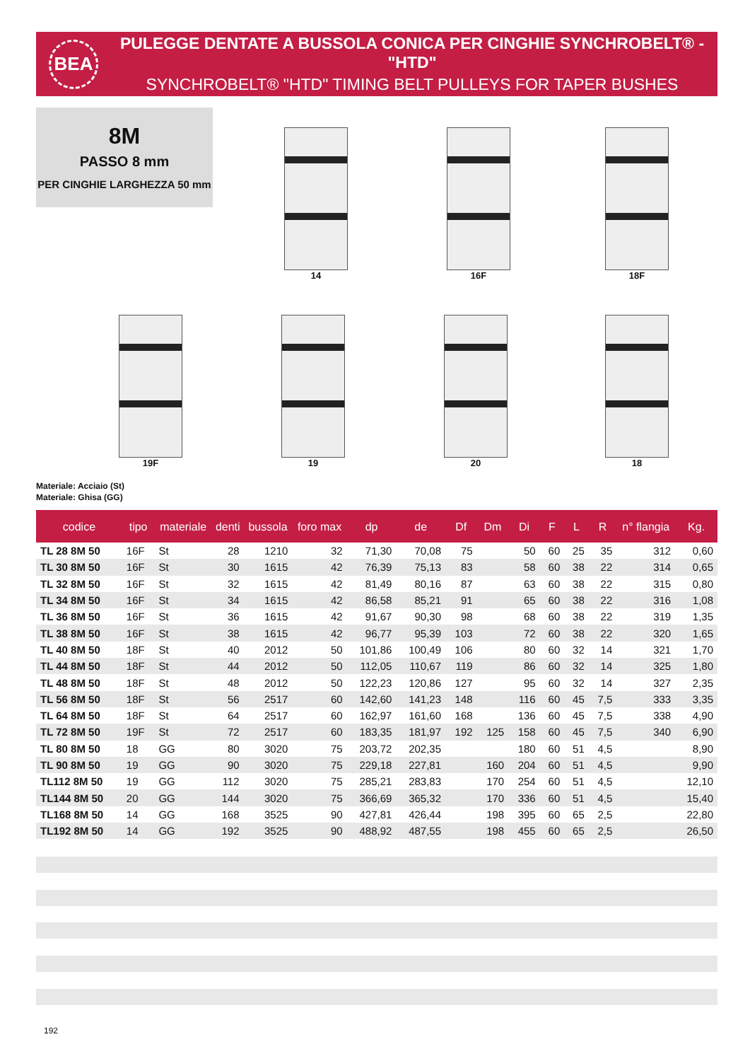BEA
PULEGGE DENTATE A BUSSOLA CONICA PER CINGHIE SYNCHROBELT® - "HTD"
SYNCHROBELT® "HTD" TIMING BELT PULLEYS FOR TAPER BUSHES
8M
PASSO 8 mm
PER CINGHIE LARGHEZZA 50 mm
14 16F 18F
19F 19 20 18
Materiale: Acciaio (St)
Materiale: Ghisa (GG)
| codice | tipo | materiale | denti | bussola | foro max | dp | de | Df | Dm | Di | F | L | R | n° flangia | Kg. |
| --- | --- | --- | --- | --- | --- | --- | --- | --- | --- | --- | --- | --- | --- | --- | --- |
| TL 28 8M 50 | 16F | St | 28 | 1210 | 32 | 71,30 | 70,08 | 75 | | 50 | 60 | 25 | 35 | 312 | 0,60 |
| TL 30 8M 50 | 16F | St | 30 | 1615 | 42 | 76,39 | 75,13 | 83 | | 58 | 60 | 38 | 22 | 314 | 0,65 |
| TL 32 8M 50 | 16F | St | 32 | 1615 | 42 | 81,49 | 80,16 | 87 | | 63 | 60 | 38 | 22 | 315 | 0,80 |
| TL 34 8M 50 | 16F | St | 34 | 1615 | 42 | 86,58 | 85,21 | 91 | | 65 | 60 | 38 | 22 | 316 | 1,08 |
| TL 36 8M 50 | 16F | St | 36 | 1615 | 42 | 91,67 | 90,30 | 98 | | 68 | 60 | 38 | 22 | 319 | 1,35 |
| TL 38 8M 50 | 16F | St | 38 | 1615 | 42 | 96,77 | 95,39 | 103 | | 72 | 60 | 38 | 22 | 320 | 1,65 |
| TL 40 8M 50 | 18F | St | 40 | 2012 | 50 | 101,86 | 100,49 | 106 | | 80 | 60 | 32 | 14 | 321 | 1,70 |
| TL 44 8M 50 | 18F | St | 44 | 2012 | 50 | 112,05 | 110,67 | 119 | | 86 | 60 | 32 | 14 | 325 | 1,80 |
| TL 48 8M 50 | 18F | St | 48 | 2012 | 50 | 122,23 | 120,86 | 127 | | 95 | 60 | 32 | 14 | 327 | 2,35 |
| TL 56 8M 50 | 18F | St | 56 | 2517 | 60 | 142,60 | 141,23 | 148 | | 116 | 60 | 45 | 7,5 | 333 | 3,35 |
| TL 64 8M 50 | 18F | St | 64 | 2517 | 60 | 162,97 | 161,60 | 168 | | 136 | 60 | 45 | 7,5 | 338 | 4,90 |
| TL 72 8M 50 | 19F | St | 72 | 2517 | 60 | 183,35 | 181,97 | 192 | 125 | 158 | 60 | 45 | 7,5 | 340 | 6,90 |
| TL 80 8M 50 | 18 | GG | 80 | 3020 | 75 | 203,72 | 202,35 | | | 180 | 60 | 51 | 4,5 | | 8,90 |
| TL 90 8M 50 | 19 | GG | 90 | 3020 | 75 | 229,18 | 227,81 | | 160 | 204 | 60 | 51 | 4,5 | | 9,90 |
| TL112 8M 50 | 19 | GG | 112 | 3020 | 75 | 285,21 | 283,83 | | 170 | 254 | 60 | 51 | 4,5 | | 12,10 |
| TL144 8M 50 | 20 | GG | 144 | 3020 | 75 | 366,69 | 365,32 | | 170 | 336 | 60 | 51 | 4,5 | | 15,40 |
| TL168 8M 50 | 14 | GG | 168 | 3525 | 90 | 427,81 | 426,44 | | 198 | 395 | 60 | 65 | 2,5 | | 22,80 |
| TL192 8M 50 | 14 | GG | 192 | 3525 | 90 | 488,92 | 487,55 | | 198 | 455 | 60 | 65 | 2,5 | | 26,50 |
192